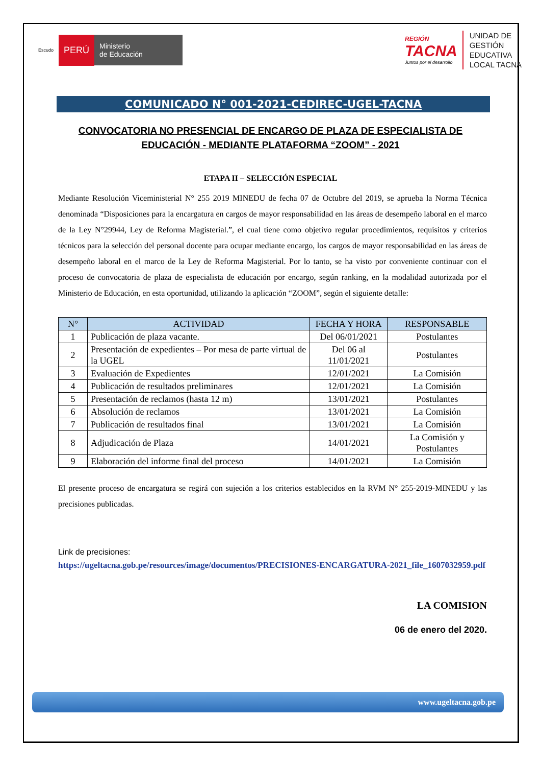Escudo PERÚ Ministerio
de Educación
REGIÓN
TACNA
Juntos por el desarrollo
UNIDAD DE
GESTIÓN
EDUCATIVA
LOCAL TACNA
COMUNICADO N° 001-2021-CEDIREC-UGEL-TACNA
CONVOCATORIA NO PRESENCIAL DE ENCARGO DE PLAZA DE ESPECIALISTA DE
EDUCACIÓN - MEDIANTE PLATAFORMA “ZOOM” - 2021
ETAPA II – SELECCIÓN ESPECIAL
Mediante Resolución Viceministerial N° 255 2019 MINEDU de fecha 07 de Octubre del 2019, se aprueba la Norma Técnica denominada “Disposiciones para la encargatura en cargos de mayor responsabilidad en las áreas de desempeño laboral en el marco de la Ley N°29944, Ley de Reforma Magisterial.”, el cual tiene como objetivo regular procedimientos, requisitos y criterios técnicos para la selección del personal docente para ocupar mediante encargo, los cargos de mayor responsabilidad en las áreas de desempeño laboral en el marco de la Ley de Reforma Magisterial. Por lo tanto, se ha visto por conveniente continuar con el proceso de convocatoria de plaza de especialista de educación por encargo, según ranking, en la modalidad autorizada por el Ministerio de Educación, en esta oportunidad, utilizando la aplicación “ZOOM”, según el siguiente detalle:
| N° | ACTIVIDAD | FECHA Y HORA | RESPONSABLE |
| --- | --- | --- | --- |
| 1 | Publicación de plaza vacante. | Del 06/01/2021 | Postulantes |
| 2 | Presentación de expedientes – Por mesa de parte virtual de la UGEL | Del 06 al 11/01/2021 | Postulantes |
| 3 | Evaluación de Expedientes | 12/01/2021 | La Comisión |
| 4 | Publicación de resultados preliminares | 12/01/2021 | La Comisión |
| 5 | Presentación de reclamos (hasta 12 m) | 13/01/2021 | Postulantes |
| 6 | Absolución de reclamos | 13/01/2021 | La Comisión |
| 7 | Publicación de resultados final | 13/01/2021 | La Comisión |
| 8 | Adjudicación de Plaza | 14/01/2021 | La Comisión y Postulantes |
| 9 | Elaboración del informe final del proceso | 14/01/2021 | La Comisión |
El presente proceso de encargatura se regirá con sujeción a los criterios establecidos en la RVM N° 255-2019-MINEDU y las precisiones publicadas.
Link de precisiones:
https://ugeltacna.gob.pe/resources/image/documentos/PRECISIONES-ENCARGATURA-2021_file_1607032959.pdf
LA COMISION
06 de enero del 2020.
www.ugeltacna.gob.pe